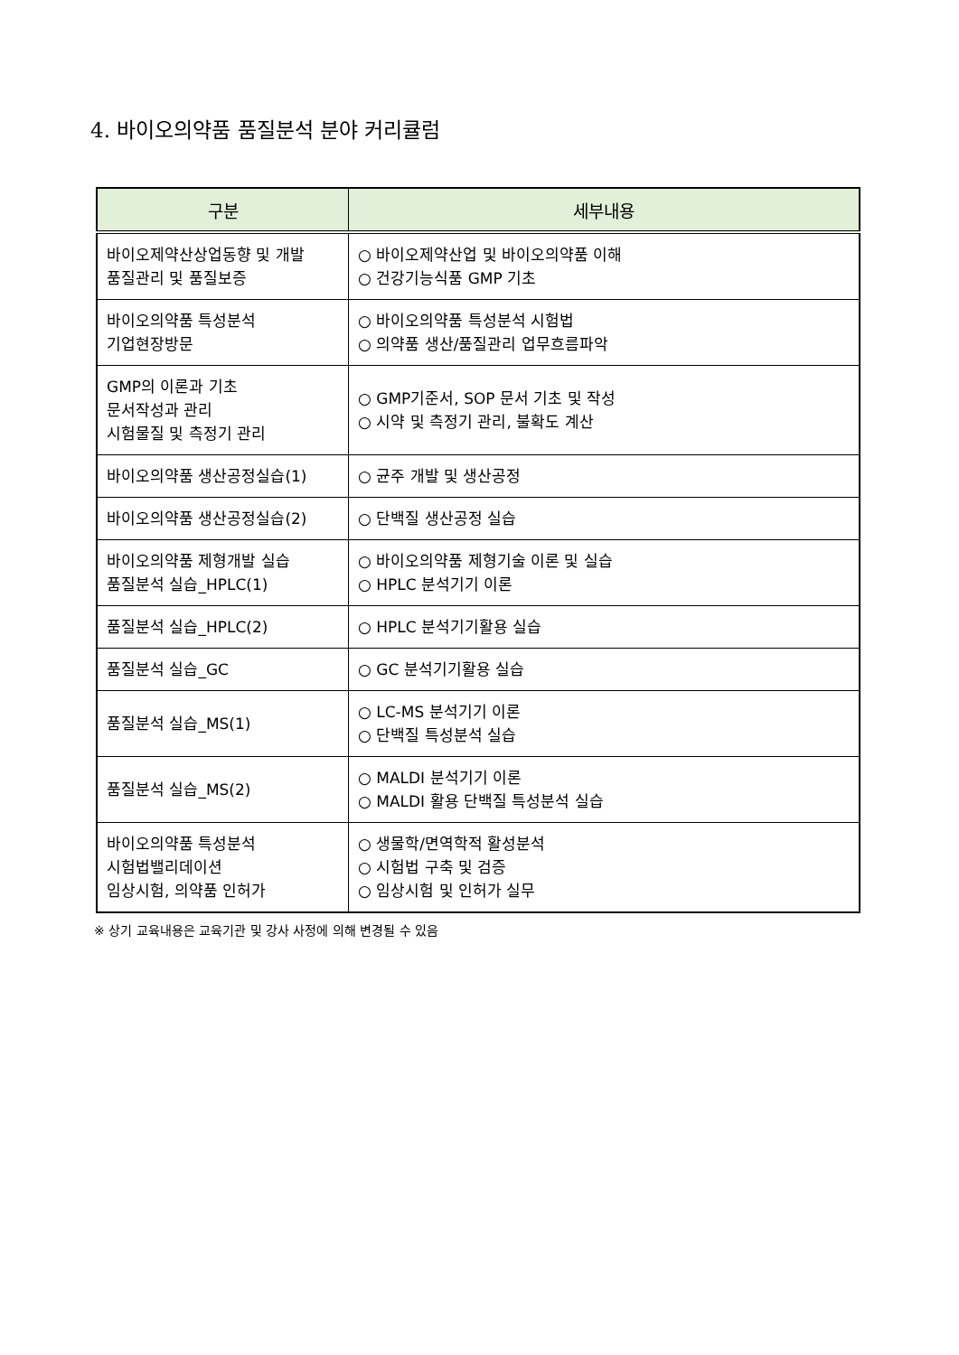4. 바이오의약품 품질분석 분야 커리큘럼
| 구분 | 세부내용 |
| --- | --- |
| 바이오제약산상업동향 및 개발 품질관리 및 품질보증 | ○ 바이오제약산업 및 바이오의약품 이해 ○ 건강기능식품 GMP 기초 |
| 바이오의약품 특성분석 기업현장방문 | ○ 바이오의약품 특성분석 시험법 ○ 의약품 생산/품질관리 업무흐름파악 |
| GMP의 이론과 기초 문서작성과 관리 시험물질 및 측정기 관리 | ○ GMP기준서, SOP 문서 기초 및 작성 ○ 시약 및 측정기 관리, 불확도 계산 |
| 바이오의약품 생산공정실습(1) | ○ 균주 개발 및 생산공정 |
| 바이오의약품 생산공정실습(2) | ○ 단백질 생산공정 실습 |
| 바이오의약품 제형개발 실습 품질분석 실습_HPLC(1) | ○ 바이오의약품 제형기술 이론 및 실습 ○ HPLC 분석기기 이론 |
| 품질분석 실습_HPLC(2) | ○ HPLC 분석기기활용 실습 |
| 품질분석 실습_GC | ○ GC 분석기기활용 실습 |
| 품질분석 실습_MS(1) | ○ LC-MS 분석기기 이론 ○ 단백질 특성분석 실습 |
| 품질분석 실습_MS(2) | ○ MALDI 분석기기 이론 ○ MALDI 활용 단백질 특성분석 실습 |
| 바이오의약품 특성분석 시험법밸리데이션 임상시험, 의약품 인허가 | ○ 생물학/면역학적 활성분석 ○ 시험법 구축 및 검증 ○ 임상시험 및 인허가 실무 |
※ 상기 교육내용은 교육기관 및 강사 사정에 의해 변경될 수 있음